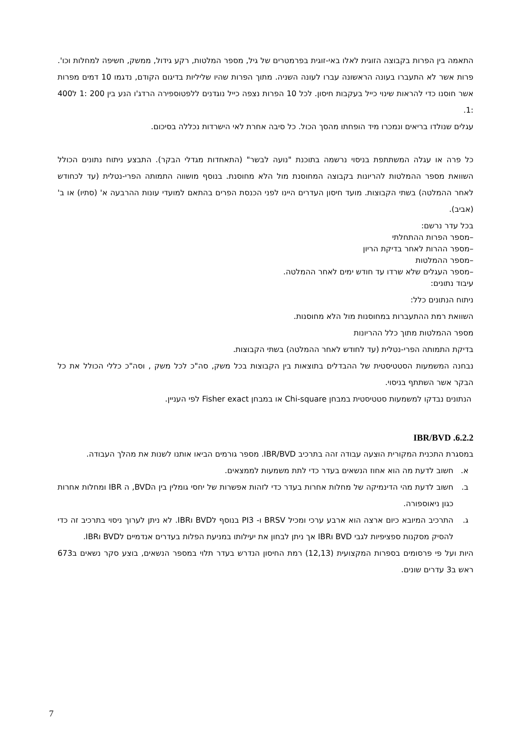התאמה בין הפרות בקבוצה הזוגית לאלו באי-זוגית בפרמטרים של גיל, מספר המלטות, רקע גידול, ממשק, חשיפה למחלות וכו'. פרות אשר לא התעברו בעונה הראשונה עברו לעונה השניה. מתוך הפרות שהיו שליליות בדיגום הקודם, נדגמו 10 דמים מפרות אשר חוסנו כדי להראות שינוי כייל בעקבות חיסון. לכל 10 הפרות נצפה כייל נוגדנים ללפטוספירה הרדג'ו הנע בין 200 :1 ל400 :1.
עגלים שנולדו בריאים ונמכרו מיד הופחתו מהסך הכול. כל סיבה אחרת לאי הישרדות נכללה בסיכום.
כל פרה או עגלה המשתתפת בניסוי נרשמה בתוכנת "נועה לבשר" (התאחדות מגדלי הבקר). התבצע ניתוח נתונים הכולל השוואת מספר ההמלטות להריונות בקבוצה המחוסנת מול הלא מחוסנת. בנוסף מושווה התמותה הפרי-נטלית (עד לכחודש לאחר ההמלטה) בשתי הקבוצות. מועד חיסון העדרים היינו לפני הכנסת הפרים בהתאם למועדי עונות ההרבעה א' (סתיו) או ב' (אביב).
בכל עדר נרשם:
–מספר הפרות ההתחלתי
–מספר ההרות לאחר בדיקת הריון
–מספר ההמלטות
–מספר העגלים שלא שרדו עד חודש ימים לאחר ההמלטה.
עיבוד נתונים:
ניתוח הנתונים כלל:
השוואת רמת ההתעברות במחוסנות מול הלא מחוסנות.
מספר ההמלטות מתוך כלל ההריונות
בדיקת התמותה הפרי-נטלית (עד לחודש לאחר ההמלטה) בשתי הקבוצות.
נבחנה המשמעות הסטטיסטית של ההבדלים בתוצאות בין הקבוצות בכל משק, סה"כ לכל משק , וסה"כ כללי הכולל את כל הבקר אשר השתתף בניסוי.
הנתונים נבדקו למשמעות סטטיסטית במבחן Chi-square או במבחן Fisher exact לפי העניין.
6.2.2. IBR/BVD
במסגרת התכנית המקורית הוצעה עבודה זהה בתרכיב IBR/BVD. מספר גורמים הביאו אותנו לשנות את מהלך העבודה.
א. חשוב לדעת מה הוא אחוז הנשאים בעדר כדי לתת משמעות לממצאים.
ב. חשוב לדעת מהי הדינמיקה של מחלות אחרות בעדר כדי לזהות אפשרות של יחסי גומלין בין הBVD, ה IBR ומחלות אחרות כגון ניאוספורה.
ג. התרכיב המיובא כיום ארצה הוא ארבע ערכי ומכיל BRSV ו- PI3 בנוסף לBVD וIBR. לא ניתן לערוך ניסוי בתרכיב זה כדי להסיק מסקנות ספציפיות לגבי BVD וIBR אך ניתן לבחון את יעילותו במניעת הפלות בעדרים אנדמיים לBVD וIBR.
היות ועל פי פרסומים בספרות המקצועית (12,13) רמת החיסון הנדרש בעדר תלוי במספר הנשאים, בוצע סקר נשאים ב673 ראש ב3 עדרים שונים.
7